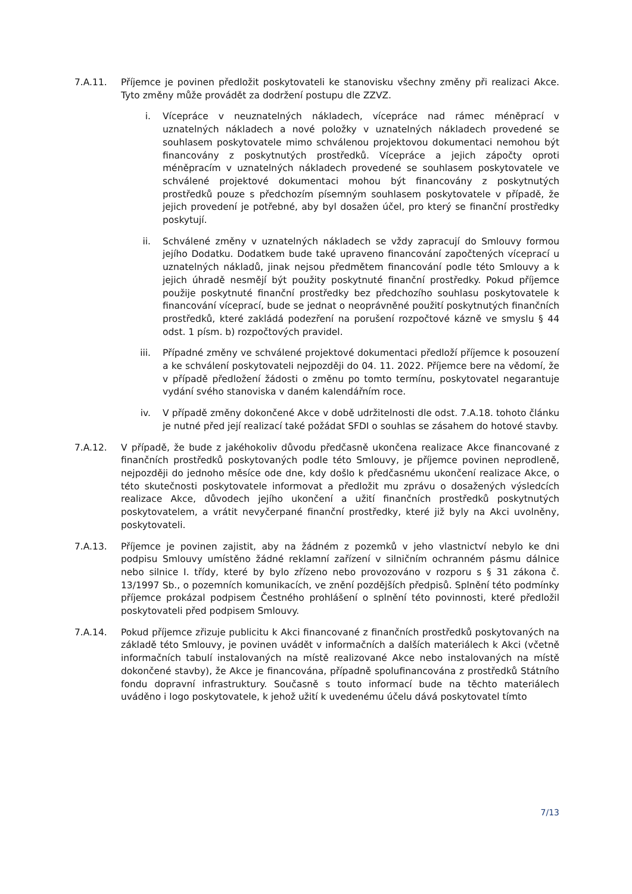7.A.11. Příjemce je povinen předložit poskytovateli ke stanovisku všechny změny při realizaci Akce. Tyto změny může provádět za dodržení postupu dle ZZVZ.
i. Vícepráce v neuznatelných nákladech, vícepráce nad rámec méněprací v uznatelných nákladech a nové položky v uznatelných nákladech provedené se souhlasem poskytovatele mimo schválenou projektovou dokumentaci nemohou být financovány z poskytnutých prostředků. Vícepráce a jejich zápočty oproti méněpracím v uznatelných nákladech provedené se souhlasem poskytovatele ve schválené projektové dokumentaci mohou být financovány z poskytnutých prostředků pouze s předchozím písemným souhlasem poskytovatele v případě, že jejich provedení je potřebné, aby byl dosažen účel, pro který se finanční prostředky poskytují.
ii. Schválené změny v uznatelných nákladech se vždy zapracují do Smlouvy formou jejího Dodatku. Dodatkem bude také upraveno financování započtených víceprací u uznatelných nákladů, jinak nejsou předmětem financování podle této Smlouvy a k jejich úhradě nesmějí být použity poskytnuté finanční prostředky. Pokud příjemce použije poskytnuté finanční prostředky bez předchozího souhlasu poskytovatele k financování víceprací, bude se jednat o neoprávněné použití poskytnutých finančních prostředků, které zakládá podezření na porušení rozpočtové kázně ve smyslu § 44 odst. 1 písm. b) rozpočtových pravidel.
iii. Případné změny ve schválené projektové dokumentaci předloží příjemce k posouzení a ke schválení poskytovateli nejpozději do 04. 11. 2022. Příjemce bere na vědomí, že v případě předložení žádosti o změnu po tomto termínu, poskytovatel negarantuje vydání svého stanoviska v daném kalendářním roce.
iv. V případě změny dokončené Akce v době udržitelnosti dle odst. 7.A.18. tohoto článku je nutné před její realizací také požádat SFDI o souhlas se zásahem do hotové stavby.
7.A.12. V případě, že bude z jakéhokoliv důvodu předčasně ukončena realizace Akce financované z finančních prostředků poskytovaných podle této Smlouvy, je příjemce povinen neprodleně, nejpozději do jednoho měsíce ode dne, kdy došlo k předčasnému ukončení realizace Akce, o této skutečnosti poskytovatele informovat a předložit mu zprávu o dosažených výsledcích realizace Akce, důvodech jejího ukončení a užití finančních prostředků poskytnutých poskytovatelem, a vrátit nevyčerpané finanční prostředky, které již byly na Akci uvolněny, poskytovateli.
7.A.13. Příjemce je povinen zajistit, aby na žádném z pozemků v jeho vlastnictví nebylo ke dni podpisu Smlouvy umístěno žádné reklamní zařízení v silničním ochranném pásmu dálnice nebo silnice I. třídy, které by bylo zřízeno nebo provozováno v rozporu s § 31 zákona č. 13/1997 Sb., o pozemních komunikacích, ve znění pozdějších předpisů. Splnění této podmínky příjemce prokázal podpisem Čestného prohlášení o splnění této povinnosti, které předložil poskytovateli před podpisem Smlouvy.
7.A.14. Pokud příjemce zřizuje publicitu k Akci financované z finančních prostředků poskytovaných na základě této Smlouvy, je povinen uvádět v informačních a dalších materiálech k Akci (včetně informačních tabulí instalovaných na místě realizované Akce nebo instalovaných na místě dokončené stavby), že Akce je financována, případně spolufinancována z prostředků Státního fondu dopravní infrastruktury. Současně s touto informací bude na těchto materiálech uváděno i logo poskytovatele, k jehož užití k uvedenému účelu dává poskytovatel tímto
7/13